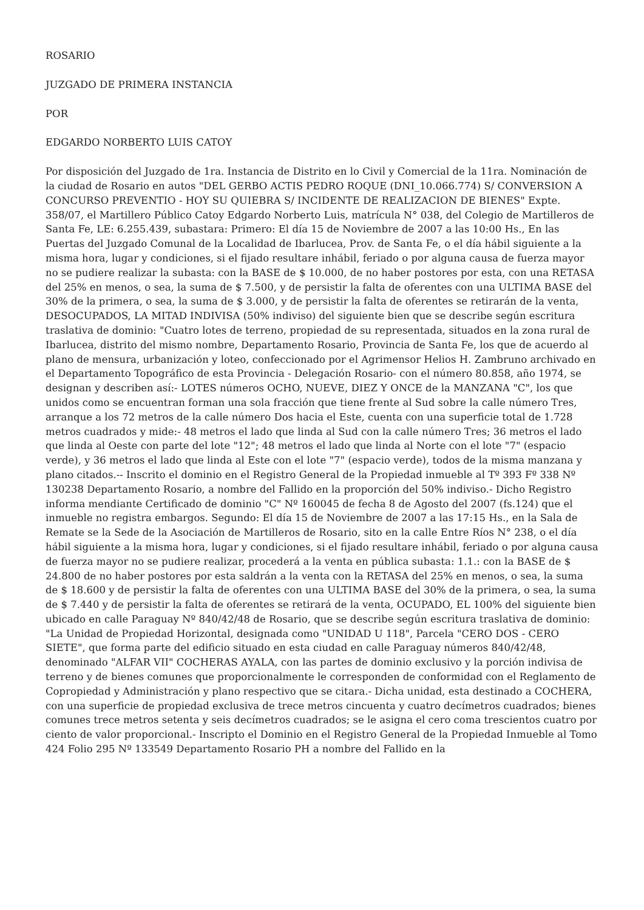ROSARIO
JUZGADO DE PRIMERA INSTANCIA
POR
EDGARDO NORBERTO LUIS CATOY
Por disposición del Juzgado de 1ra. Instancia de Distrito en lo Civil y Comercial de la 11ra. Nominación de la ciudad de Rosario en autos "DEL GERBO ACTIS PEDRO ROQUE (DNI_10.066.774) S/ CONVERSION A CONCURSO PREVENTIO - HOY SU QUIEBRA S/ INCIDENTE DE REALIZACION DE BIENES" Expte. 358/07, el Martillero Público Catoy Edgardo Norberto Luis, matrícula N° 038, del Colegio de Martilleros de Santa Fe, LE: 6.255.439, subastara: Primero: El día 15 de Noviembre de 2007 a las 10:00 Hs., En las Puertas del Juzgado Comunal de la Localidad de Ibarlucea, Prov. de Santa Fe, o el día hábil siguiente a la misma hora, lugar y condiciones, si el fijado resultare inhábil, feriado o por alguna causa de fuerza mayor no se pudiere realizar la subasta: con la BASE de $ 10.000, de no haber postores por esta, con una RETASA del 25% en menos, o sea, la suma de $ 7.500, y de persistir la falta de oferentes con una ULTIMA BASE del 30% de la primera, o sea, la suma de $ 3.000, y de persistir la falta de oferentes se retirarán de la venta, DESOCUPADOS, LA MITAD INDIVISA (50% indiviso) del siguiente bien que se describe según escritura traslativa de dominio: "Cuatro lotes de terreno, propiedad de su representada, situados en la zona rural de Ibarlucea, distrito del mismo nombre, Departamento Rosario, Provincia de Santa Fe, los que de acuerdo al plano de mensura, urbanización y loteo, confeccionado por el Agrimensor Helios H. Zambruno archivado en el Departamento Topográfico de esta Provincia - Delegación Rosario- con el número 80.858, año 1974, se designan y describen así:- LOTES números OCHO, NUEVE, DIEZ Y ONCE de la MANZANA "C", los que unidos como se encuentran forman una sola fracción que tiene frente al Sud sobre la calle número Tres, arranque a los 72 metros de la calle número Dos hacia el Este, cuenta con una superficie total de 1.728 metros cuadrados y mide:- 48 metros el lado que linda al Sud con la calle número Tres; 36 metros el lado que linda al Oeste con parte del lote "12"; 48 metros el lado que linda al Norte con el lote "7" (espacio verde), y 36 metros el lado que linda al Este con el lote "7" (espacio verde), todos de la misma manzana y plano citados.-- Inscrito el dominio en el Registro General de la Propiedad inmueble al Tº 393 Fº 338 Nº 130238 Departamento Rosario, a nombre del Fallido en la proporción del 50% indiviso.- Dicho Registro informa mendiante Certificado de dominio "C" Nº 160045 de fecha 8 de Agosto del 2007 (fs.124) que el inmueble no registra embargos. Segundo: El día 15 de Noviembre de 2007 a las 17:15 Hs., en la Sala de Remate se la Sede de la Asociación de Martilleros de Rosario, sito en la calle Entre Ríos N° 238, o el día hábil siguiente a la misma hora, lugar y condiciones, si el fijado resultare inhábil, feriado o por alguna causa de fuerza mayor no se pudiere realizar, procederá a la venta en pública subasta: 1.1.: con la BASE de $ 24.800 de no haber postores por esta saldrán a la venta con la RETASA del 25% en menos, o sea, la suma de $ 18.600 y de persistir la falta de oferentes con una ULTIMA BASE del 30% de la primera, o sea, la suma de $ 7.440 y de persistir la falta de oferentes se retirará de la venta, OCUPADO, EL 100% del siguiente bien ubicado en calle Paraguay Nº 840/42/48 de Rosario, que se describe según escritura traslativa de dominio: "La Unidad de Propiedad Horizontal, designada como "UNIDAD U 118", Parcela "CERO DOS - CERO SIETE", que forma parte del edificio situado en esta ciudad en calle Paraguay números 840/42/48, denominado "ALFAR VII" COCHERAS AYALA, con las partes de dominio exclusivo y la porción indivisa de terreno y de bienes comunes que proporcionalmente le corresponden de conformidad con el Reglamento de Copropiedad y Administración y plano respectivo que se citara.- Dicha unidad, esta destinado a COCHERA, con una superficie de propiedad exclusiva de trece metros cincuenta y cuatro decímetros cuadrados; bienes comunes trece metros setenta y seis decímetros cuadrados; se le asigna el cero coma trescientos cuatro por ciento de valor proporcional.- Inscripto el Dominio en el Registro General de la Propiedad Inmueble al Tomo 424 Folio 295 Nº 133549 Departamento Rosario PH a nombre del Fallido en la